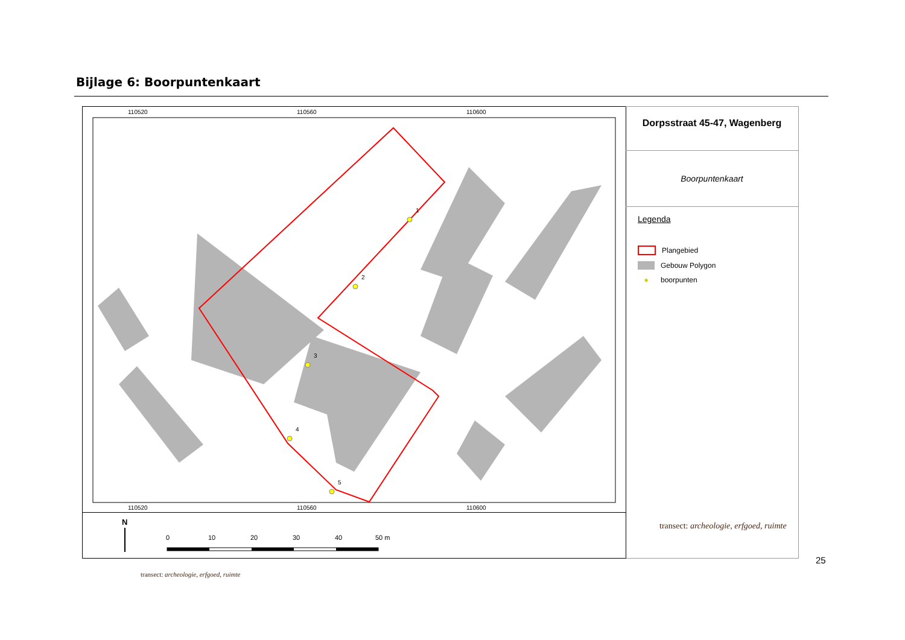Bijlage 6: Boorpuntenkaart
110520
110560
110600
110520
110560
110600
1
2
3
4
5
Dorpsstraat 45-47, Wagenberg
Boorpuntenkaart
Legenda
Plangebied
Gebouw Polygon
●
boorpunten
N
0
10
20
30
40
50 m
transect: archeologie, erfgoed, ruimte
25
transect: archeologie, erfgoed, ruimte